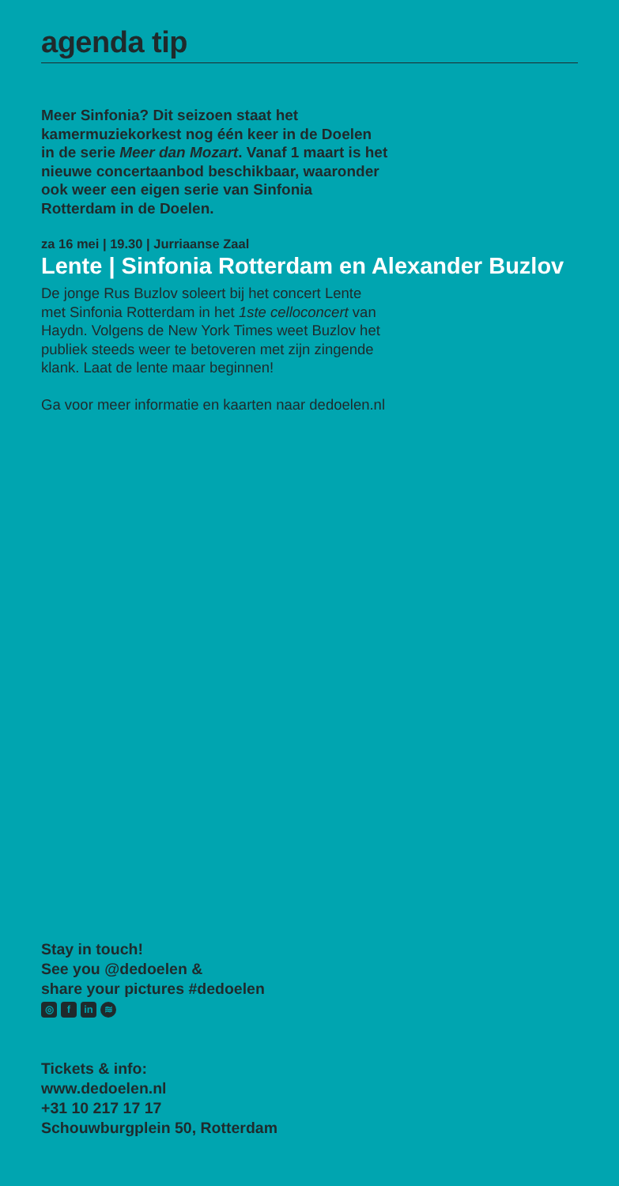agenda tip
Meer Sinfonia? Dit seizoen staat het kamermuziekorkest nog één keer in de Doelen in de serie Meer dan Mozart. Vanaf 1 maart is het nieuwe concertaanbod beschikbaar, waaronder ook weer een eigen serie van Sinfonia Rotterdam in de Doelen.
za 16 mei | 19.30 | Jurriaanse Zaal
Lente | Sinfonia Rotterdam en Alexander Buzlov
De jonge Rus Buzlov soleert bij het concert Lente met Sinfonia Rotterdam in het 1ste celloconcert van Haydn. Volgens de New York Times weet Buzlov het publiek steeds weer te betoveren met zijn zingende klank. Laat de lente maar beginnen!
Ga voor meer informatie en kaarten naar dedoelen.nl
Stay in touch!
See you @dedoelen &
share your pictures #dedoelen
◎ f in ≋
Tickets & info:
www.dedoelen.nl
+31 10 217 17 17
Schouwburgplein 50, Rotterdam